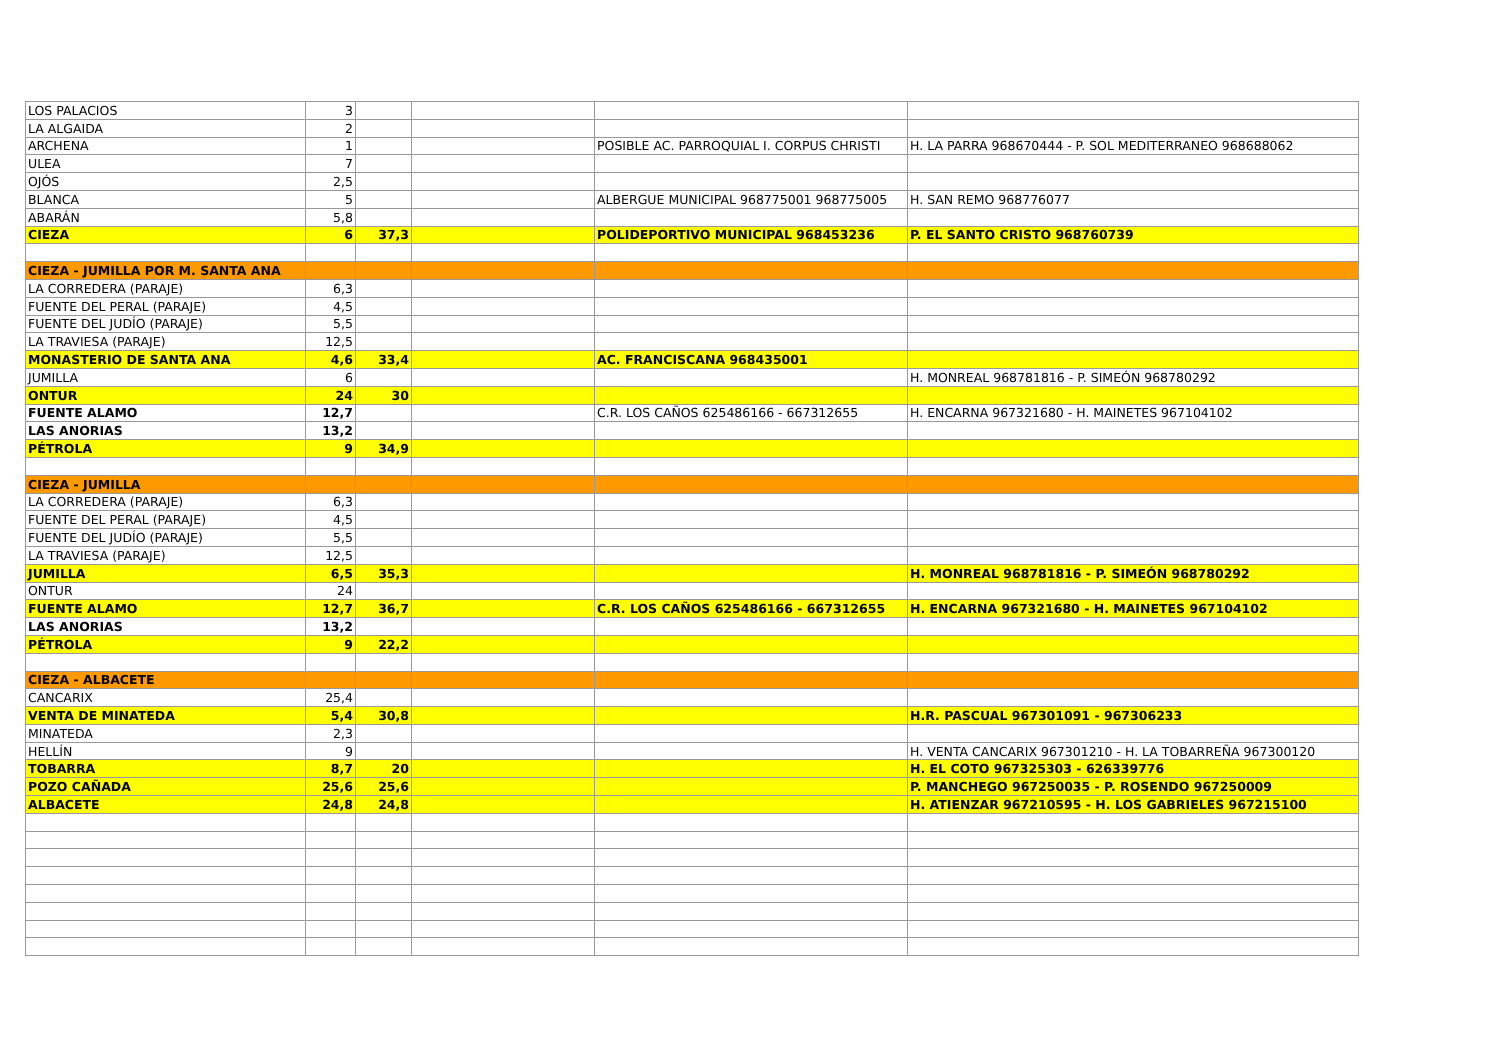| LOS PALACIOS | 3 | | | | |
| LA ALGAIDA | 2 | | | | |
| ARCHENA | 1 | | | POSIBLE AC. PARROQUIAL I. CORPUS CHRISTI | H. LA PARRA 968670444 - P. SOL MEDITERRANEO 968688062 |
| ULEA | 7 | | | | |
| OJÓS | 2,5 | | | | |
| BLANCA | 5 | | | ALBERGUE MUNICIPAL 968775001 968775005 | H. SAN REMO 968776077 |
| ABARÁN | 5,8 | | | | |
| CIEZA | 6 | 37,3 | | POLIDEPORTIVO MUNICIPAL 968453236 | P. EL SANTO CRISTO 968760739 |
| CIEZA - JUMILLA POR M. SANTA ANA | | | | | |
| LA CORREDERA (PARAJE) | 6,3 | | | | |
| FUENTE DEL PERAL (PARAJE) | 4,5 | | | | |
| FUENTE DEL JUDÍO (PARAJE) | 5,5 | | | | |
| LA TRAVIESA (PARAJE) | 12,5 | | | | |
| MONASTERIO DE SANTA ANA | 4,6 | 33,4 | | AC. FRANCISCANA 968435001 | |
| JUMILLA | 6 | | | | H. MONREAL 968781816 - P. SIMEÓN 968780292 |
| ONTUR | 24 | 30 | | | |
| FUENTE ALAMO | 12,7 | | | C.R. LOS CAÑOS 625486166 - 667312655 | H. ENCARNA 967321680 - H. MAINETES 967104102 |
| LAS ANORIAS | 13,2 | | | | |
| PÉTROLA | 9 | 34,9 | | | |
| CIEZA - JUMILLA | | | | | |
| LA CORREDERA (PARAJE) | 6,3 | | | | |
| FUENTE DEL PERAL (PARAJE) | 4,5 | | | | |
| FUENTE DEL JUDÍO (PARAJE) | 5,5 | | | | |
| LA TRAVIESA (PARAJE) | 12,5 | | | | |
| JUMILLA | 6,5 | 35,3 | | | H. MONREAL 968781816 - P. SIMEÓN 968780292 |
| ONTUR | 24 | | | | |
| FUENTE ALAMO | 12,7 | 36,7 | | C.R. LOS CAÑOS 625486166 - 667312655 | H. ENCARNA 967321680 - H. MAINETES 967104102 |
| LAS ANORIAS | 13,2 | | | | |
| PÉTROLA | 9 | 22,2 | | | |
| CIEZA - ALBACETE | | | | | |
| CANCARIX | 25,4 | | | | |
| VENTA DE MINATEDA | 5,4 | 30,8 | | | H.R. PASCUAL 967301091 - 967306233 |
| MINATEDA | 2,3 | | | | |
| HELLÍN | 9 | | | | H. VENTA CANCARIX 967301210 - H. LA TOBARREÑA 967300120 |
| TOBARRA | 8,7 | 20 | | | H. EL COTO 967325303 - 626339776 |
| POZO CAÑADA | 25,6 | 25,6 | | | P. MANCHEGO 967250035 - P. ROSENDO 967250009 |
| ALBACETE | 24,8 | 24,8 | | | H. ATIENZAR 967210595 - H. LOS GABRIELES 967215100 |